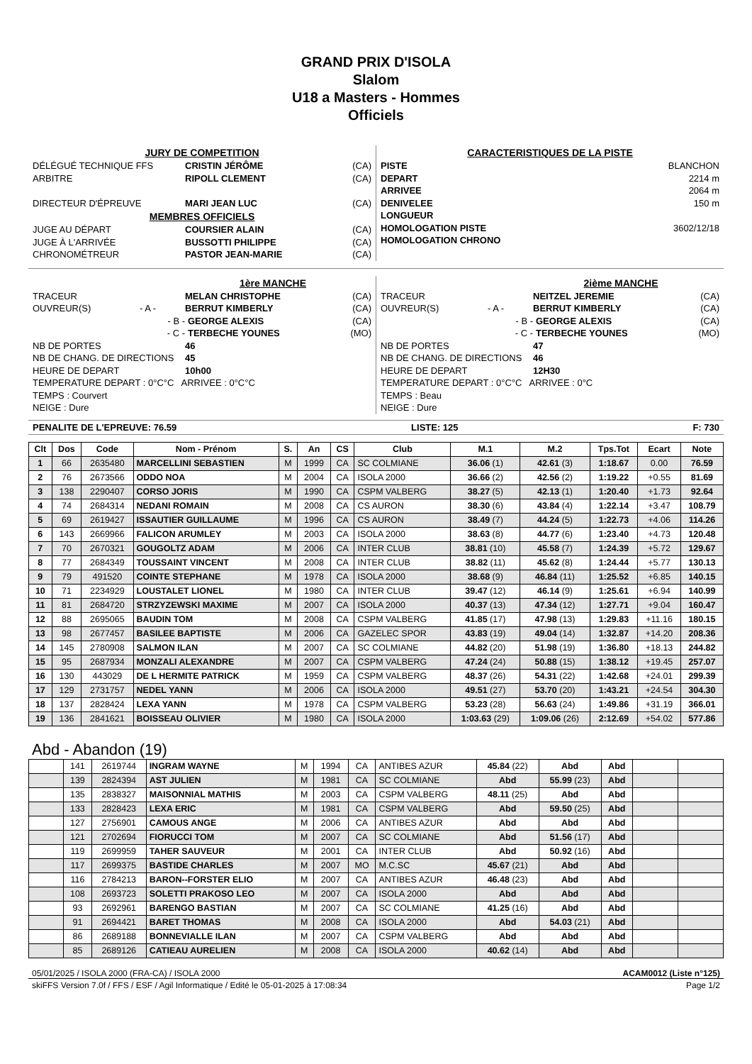GRAND PRIX D'ISOLA
Slalom
U18 a Masters - Hommes
Officiels
JURY DE COMPETITION
DÉLÉGUÉ TECHNIQUE FFS CRISTIN JÉRÔME (CA)
ARBITRE RIPOLL CLEMENT (CA)
DIRECTEUR D'ÉPREUVE MARI JEAN LUC (CA)
MEMBRES OFFICIELS
JUGE AU DÉPART COURSIER ALAIN (CA)
JUGE À L'ARRIVÉE BUSSOTTI PHILIPPE (CA)
CHRONOMÉTREUR PASTOR JEAN-MARIE (CA)
CARACTERISTIQUES DE LA PISTE
PISTE BLANCHON
DEPART 2214 m
ARRIVEE 2064 m
DENIVELEE 150 m
LONGUEUR
HOMOLOGATION PISTE 3602/12/18
HOMOLOGATION CHRONO
1ère MANCHE
TRACEUR MELAN CHRISTOPHE (CA)
OUVREUR(S) - A - BERRUT KIMBERLY (CA)
- B - GEORGE ALEXIS (CA)
- C - TERBECHE YOUNES (MO)
NB DE PORTES 46
NB DE CHANG. DE DIRECTIONS 45
HEURE DE DEPART 10h00
TEMPERATURE DEPART : 0°C°C ARRIVEE : 0°C°C
TEMPS : Courvert
NEIGE : Dure
2ième MANCHE
TRACEUR NEITZEL JEREMIE (CA)
OUVREUR(S) - A - BERRUT KIMBERLY (CA)
- B - GEORGE ALEXIS (CA)
- C - TERBECHE YOUNES (MO)
NB DE PORTES 47
NB DE CHANG. DE DIRECTIONS 46
HEURE DE DEPART 12H30
TEMPERATURE DEPART : 0°C°C ARRIVEE : 0°C
TEMPS : Beau
NEIGE : Dure
PENALITE DE L'EPREUVE: 76.59 LISTE: 125 F: 730
| Clt | Dos | Code | Nom - Prénom | S. | An | CS | Club | M.1 | M.2 | Tps.Tot | Ecart | Note |
| --- | --- | --- | --- | --- | --- | --- | --- | --- | --- | --- | --- | --- |
| 1 | 66 | 2635480 | MARCELLINI SEBASTIEN | M | 1999 | CA | SC COLMIANE | 36.06 (1) | 42.61 (3) | 1:18.67 | 0.00 | 76.59 |
| 2 | 76 | 2673566 | ODDO NOA | M | 2004 | CA | ISOLA 2000 | 36.66 (2) | 42.56 (2) | 1:19.22 | +0.55 | 81.69 |
| 3 | 138 | 2290407 | CORSO JORIS | M | 1990 | CA | CSPM VALBERG | 38.27 (5) | 42.13 (1) | 1:20.40 | +1.73 | 92.64 |
| 4 | 74 | 2684314 | NEDANI ROMAIN | M | 2008 | CA | CS AURON | 38.30 (6) | 43.84 (4) | 1:22.14 | +3.47 | 108.79 |
| 5 | 69 | 2619427 | ISSAUTIER GUILLAUME | M | 1996 | CA | CS AURON | 38.49 (7) | 44.24 (5) | 1:22.73 | +4.06 | 114.26 |
| 6 | 143 | 2669966 | FALICON ARUMLEY | M | 2003 | CA | ISOLA 2000 | 38.63 (8) | 44.77 (6) | 1:23.40 | +4.73 | 120.48 |
| 7 | 70 | 2670321 | GOUGOLTZ ADAM | M | 2006 | CA | INTER CLUB | 38.81 (10) | 45.58 (7) | 1:24.39 | +5.72 | 129.67 |
| 8 | 77 | 2684349 | TOUSSAINT VINCENT | M | 2008 | CA | INTER CLUB | 38.82 (11) | 45.62 (8) | 1:24.44 | +5.77 | 130.13 |
| 9 | 79 | 491520 | COINTE STEPHANE | M | 1978 | CA | ISOLA 2000 | 38.68 (9) | 46.84 (11) | 1:25.52 | +6.85 | 140.15 |
| 10 | 71 | 2234929 | LOUSTALET LIONEL | M | 1980 | CA | INTER CLUB | 39.47 (12) | 46.14 (9) | 1:25.61 | +6.94 | 140.99 |
| 11 | 81 | 2684720 | STRZYZEWSKI MAXIME | M | 2007 | CA | ISOLA 2000 | 40.37 (13) | 47.34 (12) | 1:27.71 | +9.04 | 160.47 |
| 12 | 88 | 2695065 | BAUDIN TOM | M | 2008 | CA | CSPM VALBERG | 41.85 (17) | 47.98 (13) | 1:29.83 | +11.16 | 180.15 |
| 13 | 98 | 2677457 | BASILEE BAPTISTE | M | 2006 | CA | GAZELEC SPOR | 43.83 (19) | 49.04 (14) | 1:32.87 | +14.20 | 208.36 |
| 14 | 145 | 2780908 | SALMON ILAN | M | 2007 | CA | SC COLMIANE | 44.82 (20) | 51.98 (19) | 1:36.80 | +18.13 | 244.82 |
| 15 | 95 | 2687934 | MONZALI ALEXANDRE | M | 2007 | CA | CSPM VALBERG | 47.24 (24) | 50.88 (15) | 1:38.12 | +19.45 | 257.07 |
| 16 | 130 | 443029 | DE L HERMITE PATRICK | M | 1959 | CA | CSPM VALBERG | 48.37 (26) | 54.31 (22) | 1:42.68 | +24.01 | 299.39 |
| 17 | 129 | 2731757 | NEDEL YANN | M | 2006 | CA | ISOLA 2000 | 49.51 (27) | 53.70 (20) | 1:43.21 | +24.54 | 304.30 |
| 18 | 137 | 2828424 | LEXA YANN | M | 1978 | CA | CSPM VALBERG | 53.23 (28) | 56.63 (24) | 1:49.86 | +31.19 | 366.01 |
| 19 | 136 | 2841621 | BOISSEAU OLIVIER | M | 1980 | CA | ISOLA 2000 | 1:03.63 (29) | 1:09.06 (26) | 2:12.69 | +54.02 | 577.86 |
Abd - Abandon (19)
| | 141 | 2619744 | INGRAM WAYNE | M | 1994 | CA | ANTIBES AZUR | 45.84 (22) | Abd | Abd | | |
| | 139 | 2824394 | AST JULIEN | M | 1981 | CA | SC COLMIANE | Abd | 55.99 (23) | Abd | | |
| | 135 | 2838327 | MAISONNIAL MATHIS | M | 2003 | CA | CSPM VALBERG | 48.11 (25) | Abd | Abd | | |
| | 133 | 2828423 | LEXA ERIC | M | 1981 | CA | CSPM VALBERG | Abd | 59.50 (25) | Abd | | |
| | 127 | 2756901 | CAMOUS ANGE | M | 2006 | CA | ANTIBES AZUR | Abd | Abd | Abd | | |
| | 121 | 2702694 | FIORUCCI TOM | M | 2007 | CA | SC COLMIANE | Abd | 51.56 (17) | Abd | | |
| | 119 | 2699959 | TAHER SAUVEUR | M | 2001 | CA | INTER CLUB | Abd | 50.92 (16) | Abd | | |
| | 117 | 2699375 | BASTIDE CHARLES | M | 2007 | MO | M.C.SC | 45.67 (21) | Abd | Abd | | |
| | 116 | 2784213 | BARON--FORSTER ELIO | M | 2007 | CA | ANTIBES AZUR | 46.48 (23) | Abd | Abd | | |
| | 108 | 2693723 | SOLETTI PRAKOSO LEO | M | 2007 | CA | ISOLA 2000 | Abd | Abd | Abd | | |
| | 93 | 2692961 | BARENGO BASTIAN | M | 2007 | CA | SC COLMIANE | 41.25 (16) | Abd | Abd | | |
| | 91 | 2694421 | BARET THOMAS | M | 2008 | CA | ISOLA 2000 | Abd | 54.03 (21) | Abd | | |
| | 86 | 2689188 | BONNEVIALLE ILAN | M | 2007 | CA | CSPM VALBERG | Abd | Abd | Abd | | |
| | 85 | 2689126 | CATIEAU AURELIEN | M | 2008 | CA | ISOLA 2000 | 40.62 (14) | Abd | Abd | | |
05/01/2025 / ISOLA 2000 (FRA-CA) / ISOLA 2000 ACAM0012 (Liste n°125)
skiFFS Version 7.0f / FFS / ESF / Agil Informatique / Edité le 05-01-2025 à 17:08:34 Page 1/2